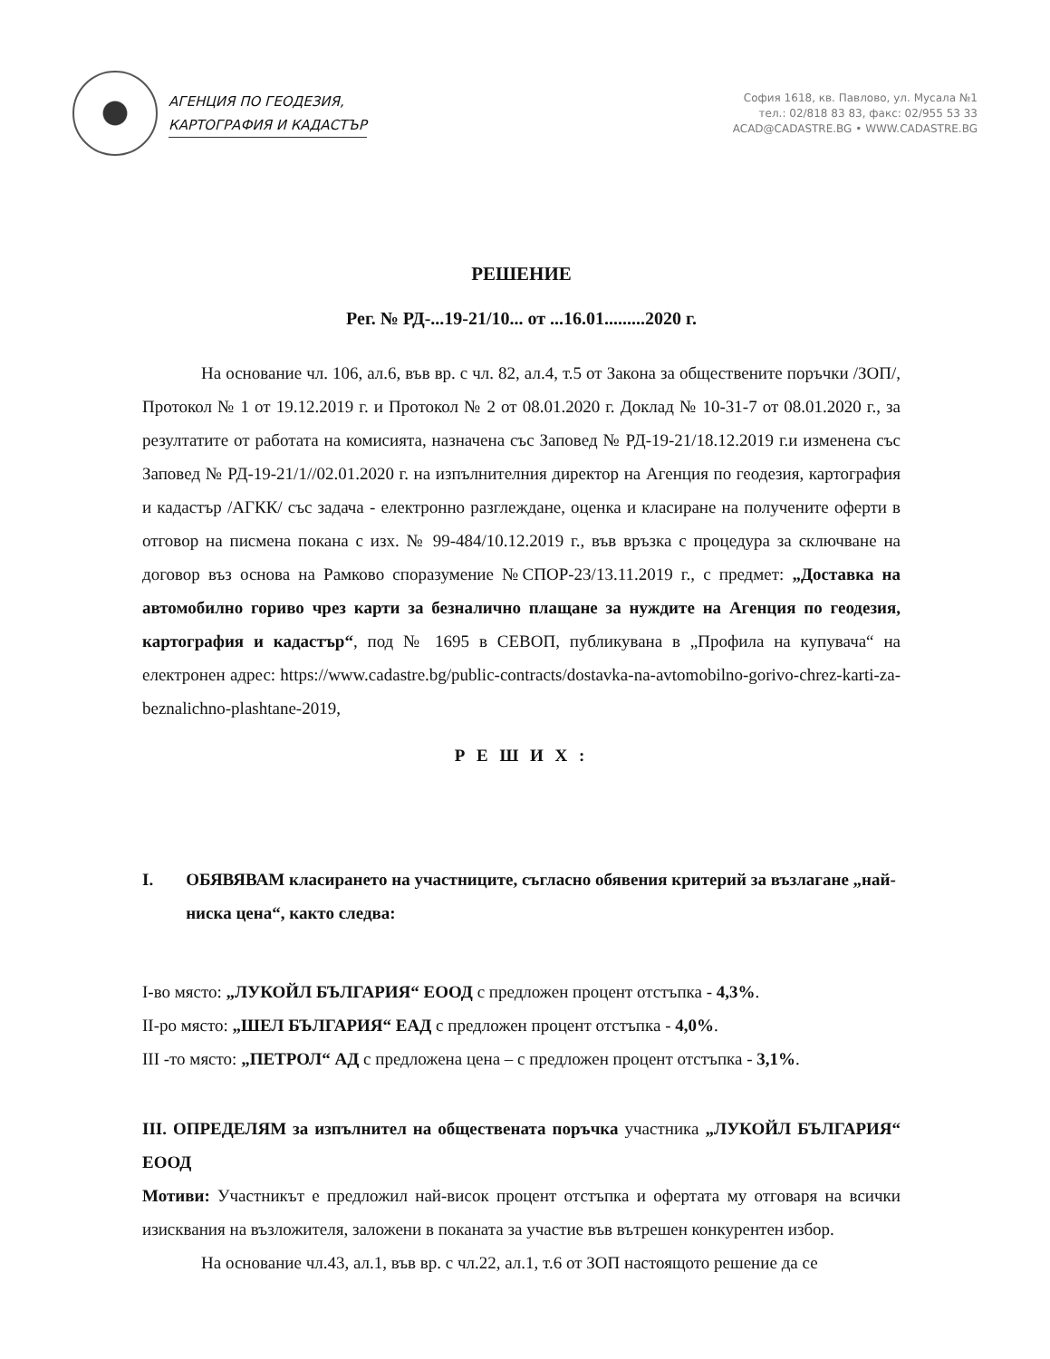АГЕНЦИЯ ПО ГЕОДЕЗИЯ,
КАРТОГРАФИЯ И КАДАСТЪР
София 1618, кв. Павлово, ул. Мусала №1
тел.: 02/818 83 83, факс: 02/955 53 33
ACAD@CADASTRE.BG • WWW.CADASTRE.BG
РЕШЕНИЕ
Рег. № РД-...19-21/10... от ...16.01.........2020 г.
На основание чл. 106, ал.6, във вр. с чл. 82, ал.4, т.5 от Закона за обществените поръчки /ЗОП/, Протокол № 1 от 19.12.2019 г. и Протокол № 2 от 08.01.2020 г. Доклад № 10-31-7 от 08.01.2020 г., за резултатите от работата на комисията, назначена със Заповед № РД-19-21/18.12.2019 г.и изменена със Заповед № РД-19-21/1//02.01.2020 г. на изпълнителния директор на Агенция по геодезия, картография и кадастър /АГКК/ със задача - електронно разглеждане, оценка и класиране на получените оферти в отговор на писмена покана с изх. № 99-484/10.12.2019 г., във връзка с процедура за сключване на договор въз основа на Рамково споразумение №СПОР-23/13.11.2019 г., с предмет: „Доставка на автомобилно гориво чрез карти за безналично плащане за нуждите на Агенция по геодезия, картография и кадастър“, под № 1695 в СЕВОП, публикувана в „Профила на купувача“ на електронен адрес: https://www.cadastre.bg/public-contracts/dostavka-na-avtomobilno-gorivo-chrez-karti-za-beznalichno-plashtane-2019,
Р Е Ш И Х :
I. ОБЯВЯВАМ класирането на участниците, съгласно обявения критерий за възлагане „най-ниска цена“, както следва:
I-во място: „ЛУКОЙЛ БЪЛГАРИЯ“ ЕООД с предложен процент отстъпка - 4,3%.
II-ро място: „ШЕЛ БЪЛГАРИЯ“ ЕАД с предложен процент отстъпка - 4,0%.
III -то място: „ПЕТРОЛ“ АД с предложена цена – с предложен процент отстъпка - 3,1%.
III. ОПРЕДЕЛЯМ за изпълнител на обществената поръчка участника „ЛУКОЙЛ БЪЛГАРИЯ“ ЕООД
Мотиви: Участникът е предложил най-висок процент отстъпка и офертата му отговаря на всички изисквания на възложителя, заложени в поканата за участие във вътрешен конкурентен избор.
На основание чл.43, ал.1, във вр. с чл.22, ал.1, т.6 от ЗОП настоящото решение да се